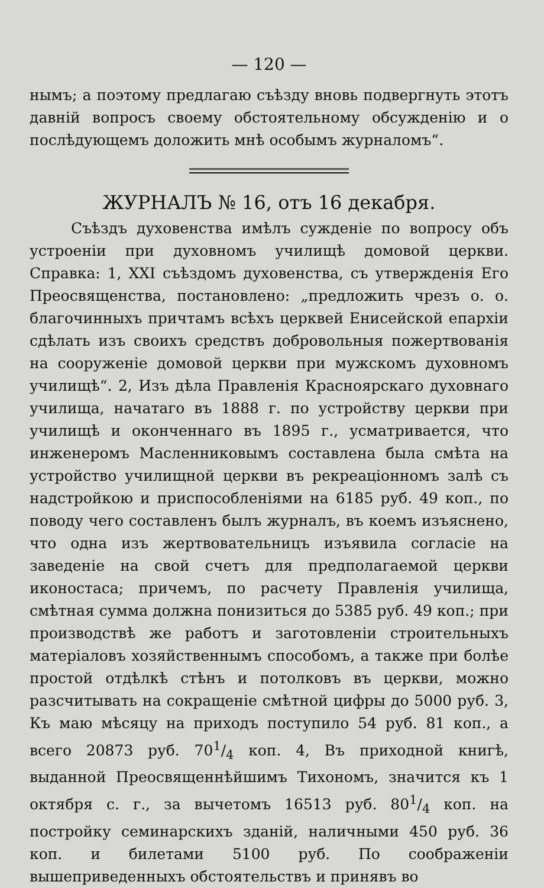— 120 —
нымъ; а поэтому предлагаю съѣзду вновь подвергнуть этотъ давній вопросъ своему обстоятельному обсужденію и о послѣдующемъ доложить мнѣ особымъ журналомъ“.
ЖУРНАЛЪ № 16, отъ 16 декабря.
Съѣздъ духовенства имѣлъ сужденіе по вопросу объ устроеніи при духовномъ училищѣ домовой церкви. Справка: 1, XXI съѣздомъ духовенства, съ утвержденія Его Преосвященства, постановлено: „предложить чрезъ о. о. благочинныхъ причтамъ всѣхъ церквей Енисейской епархіи сдѣлать изъ своихъ средствъ добровольныя пожертвованія на сооруженіе домовой церкви при мужскомъ духовномъ училищѣ“. 2, Изъ дѣла Правленія Красноярскаго духовнаго училища, начатаго въ 1888 г. по устройству церкви при училищѣ и оконченнаго въ 1895 г., усматривается, что инженеромъ Масленниковымъ составлена была смѣта на устройство училищной церкви въ рекреаціонномъ залѣ съ надстройкою и приспособленіями на 6185 руб. 49 коп., по поводу чего составленъ былъ журналъ, въ коемъ изъяснено, что одна изъ жертвовательницъ изъявила согласіе на заведеніе на свой счетъ для предполагаемой церкви иконостаса; причемъ, по расчету Правленія училища, смѣтная сумма должна понизиться до 5385 руб. 49 коп.; при производствѣ же работъ и заготовленіи строительныхъ матеріаловъ хозяйственнымъ способомъ, а также при болѣе простой отдѣлкѣ стѣнъ и потолковъ въ церкви, можно разсчитывать на сокращеніе смѣтной цифры до 5000 руб. 3, Къ маю мѣсяцу на приходъ поступило 54 руб. 81 коп., а всего 20873 руб. 701/4 коп. 4, Въ приходной книгѣ, выданной Преосвященнѣйшимъ Тихономъ, значится къ 1 октября с. г., за вычетомъ 16513 руб. 801/4 коп. на постройку семинарскихъ зданій, наличными 450 руб. 36 коп. и билетами 5100 руб. По соображеніи вышеприведенныхъ обстоятельствъ и принявъ во